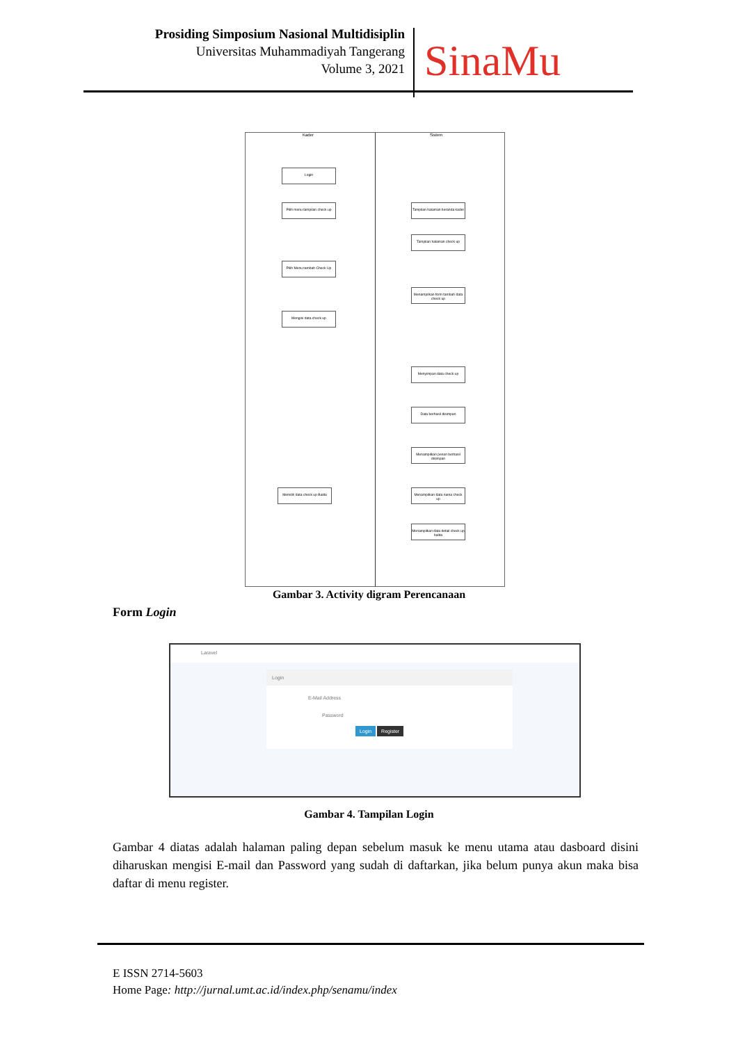Prosiding Simposium Nasional Multidisiplin
Universitas Muhammadiyah Tangerang
Volume 3, 2021
SinaMu
Kader Sistem
Login
Pilih menu tampilan check up
Tampilan halaman beranda kader
Tampilan halaman check up
Pilih Menu tambah Check Up
Menampilkan form tambah data check up
Mengisi data check up
Menyimpan data check up
Data berhasil disimpan
Menampilkan pesan berhasil disimpan
Memilih data check up Balita
Menampilkan data nama check up
Menampilkan data detail check up balita
Gambar 3. Activity digram Perencanaan
Form Login
Laravel
Login
E-Mail Address
Password
Login Register
Gambar 4. Tampilan Login
Gambar 4 diatas adalah halaman paling depan sebelum masuk ke menu utama atau dasboard disini diharuskan mengisi E-mail dan Password yang sudah di daftarkan, jika belum punya akun maka bisa daftar di menu register.
E ISSN 2714-5603
Home Page: http://jurnal.umt.ac.id/index.php/senamu/index